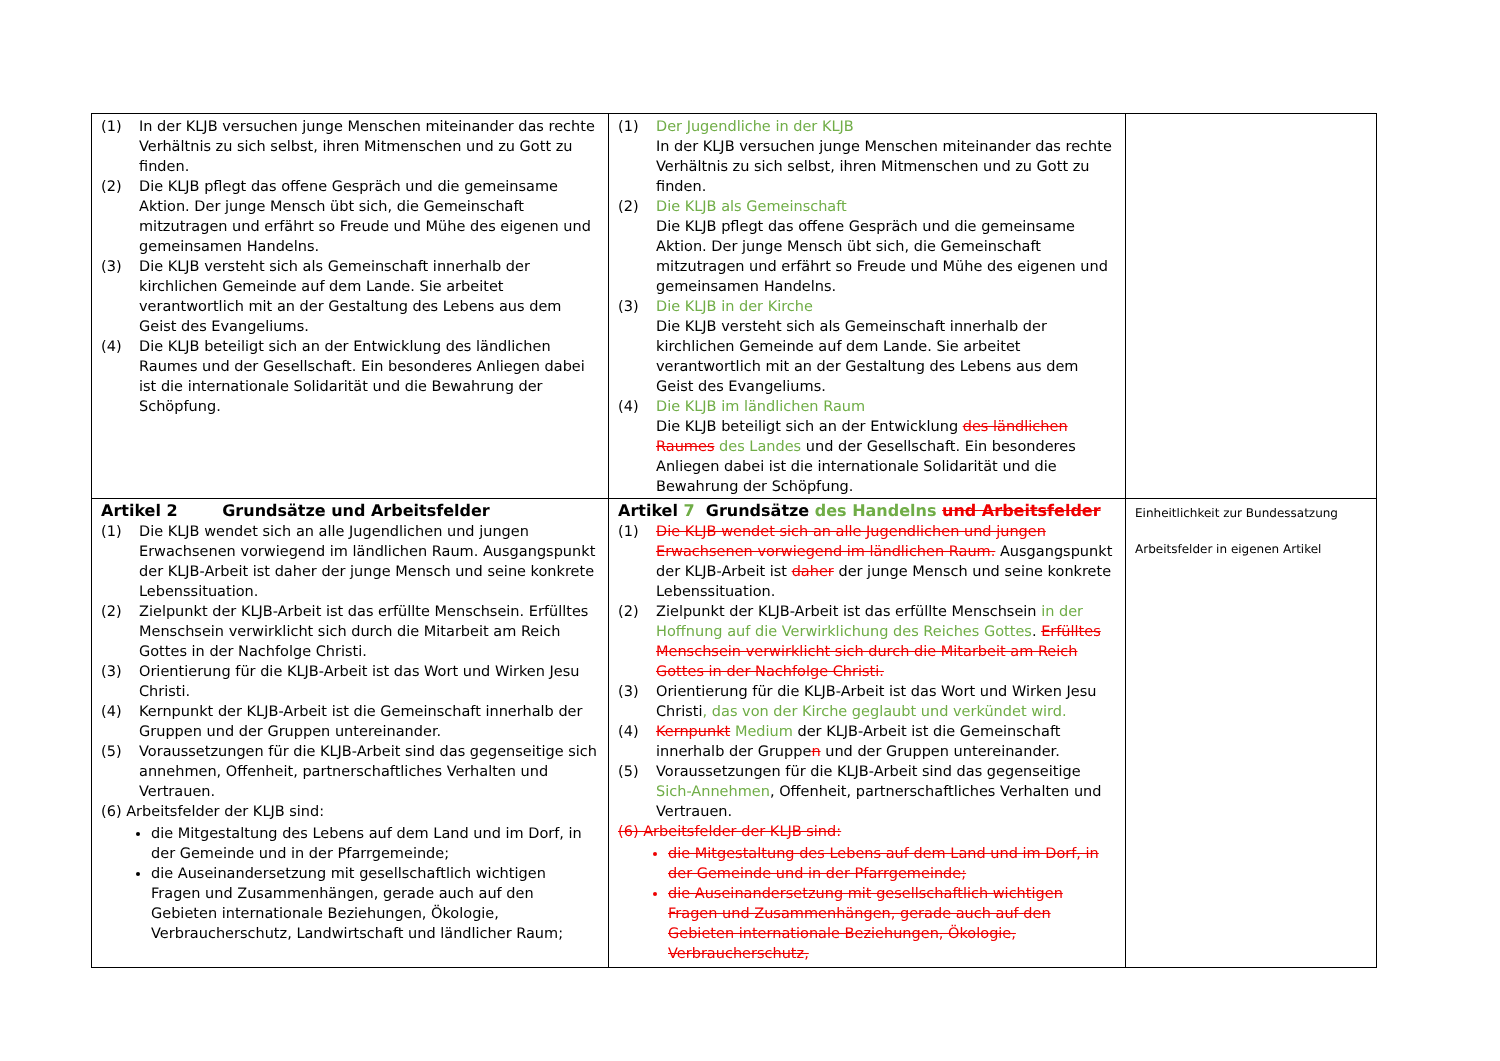| (1) In der KLJB versuchen junge Menschen miteinander das rechte Verhältnis zu sich selbst, ihren Mitmenschen und zu Gott zu finden. (2) Die KLJB pflegt das offene Gespräch und die gemeinsame Aktion. Der junge Mensch übt sich, die Gemeinschaft mitzutragen und erfährt so Freude und Mühe des eigenen und gemeinsamen Handelns. (3) Die KLJB versteht sich als Gemeinschaft innerhalb der kirchlichen Gemeinde auf dem Lande. Sie arbeitet verantwortlich mit an der Gestaltung des Lebens aus dem Geist des Evangeliums. (4) Die KLJB beteiligt sich an der Entwicklung des ländlichen Raumes und der Gesellschaft. Ein besonderes Anliegen dabei ist die internationale Solidarität und die Bewahrung der Schöpfung. | (1) Der Jugendliche in der KLJB In der KLJB versuchen junge Menschen miteinander das rechte Verhältnis zu sich selbst, ihren Mitmenschen und zu Gott zu finden. (2) Die KLJB als Gemeinschaft Die KLJB pflegt das offene Gespräch und die gemeinsame Aktion. Der junge Mensch übt sich, die Gemeinschaft mitzutragen und erfährt so Freude und Mühe des eigenen und gemeinsamen Handelns. (3) Die KLJB in der Kirche Die KLJB versteht sich als Gemeinschaft innerhalb der kirchlichen Gemeinde auf dem Lande. Sie arbeitet verantwortlich mit an der Gestaltung des Lebens aus dem Geist des Evangeliums. (4) Die KLJB im ländlichen Raum Die KLJB beteiligt sich an der Entwicklung des ländlichen Raumes des Landes und der Gesellschaft. Ein besonderes Anliegen dabei ist die internationale Solidarität und die Bewahrung der Schöpfung. | |
| Artikel 2 Grundsätze und Arbeitsfelder (1) Die KLJB wendet sich an alle Jugendlichen und jungen Erwachsenen vorwiegend im ländlichen Raum. Ausgangspunkt der KLJB-Arbeit ist daher der junge Mensch und seine konkrete Lebenssituation. (2) Zielpunkt der KLJB-Arbeit ist das erfüllte Menschsein. Erfülltes Menschsein verwirklicht sich durch die Mitarbeit am Reich Gottes in der Nachfolge Christi. (3) Orientierung für die KLJB-Arbeit ist das Wort und Wirken Jesu Christi. (4) Kernpunkt der KLJB-Arbeit ist die Gemeinschaft innerhalb der Gruppen und der Gruppen untereinander. (5) Voraussetzungen für die KLJB-Arbeit sind das gegenseitige sich annehmen, Offenheit, partnerschaftliches Verhalten und Vertrauen. (6) Arbeitsfelder der KLJB sind: die Mitgestaltung des Lebens auf dem Land und im Dorf, in der Gemeinde und in der Pfarrgemeinde; die Auseinandersetzung mit gesellschaftlich wichtigen Fragen und Zusammenhängen, gerade auch auf den Gebieten internationale Beziehungen, Ökologie, Verbraucherschutz, Landwirtschaft und ländlicher Raum; | Artikel 7 Grundsätze des Handelns und Arbeitsfelder (1) Die KLJB wendet sich an alle Jugendlichen und jungen Erwachsenen vorwiegend im ländlichen Raum. Ausgangspunkt der KLJB-Arbeit ist daher der junge Mensch und seine konkrete Lebenssituation. (2) Zielpunkt der KLJB-Arbeit ist das erfüllte Menschsein in der Hoffnung auf die Verwirklichung des Reiches Gottes . Erfülltes Menschsein verwirklicht sich durch die Mitarbeit am Reich Gottes in der Nachfolge Christi. (3) Orientierung für die KLJB-Arbeit ist das Wort und Wirken Jesu Christi , das von der Kirche geglaubt und verkündet wird. (4) Kernpunkt Medium der KLJB-Arbeit ist die Gemeinschaft innerhalb der Gruppe n und der Gruppen untereinander. (5) Voraussetzungen für die KLJB-Arbeit sind das gegenseitige Sich-Annehmen , Offenheit, partnerschaftliches Verhalten und Vertrauen. (6) Arbeitsfelder der KLJB sind: die Mitgestaltung des Lebens auf dem Land und im Dorf, in der Gemeinde und in der Pfarrgemeinde; die Auseinandersetzung mit gesellschaftlich wichtigen Fragen und Zusammenhängen, gerade auch auf den Gebieten internationale Beziehungen, Ökologie, Verbraucherschutz, | Einheitlichkeit zur Bundessatzung Arbeitsfelder in eigenen Artikel |